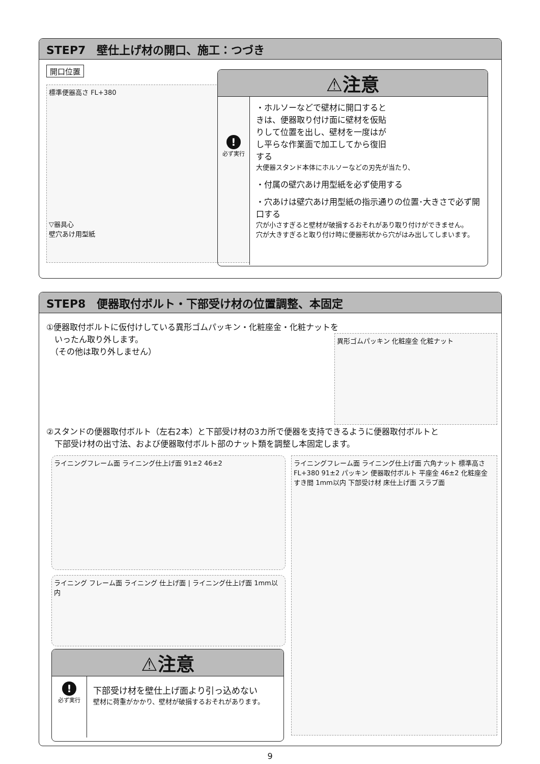STEP7　壁仕上げ材の開口、施工：つづき
開口位置
標準便器高さ FL+380
▽器具心
壁穴あけ用型紙
⚠注意
!
必ず実行
・ホルソーなどで壁材に開口するときは、便器取り付け面に壁材を仮貼りして位置を出し、壁材を一度はがし平らな作業面で加工してから復旧する
大便器スタンド本体にホルソーなどの刃先が当たり、
・付属の壁穴あけ用型紙を必ず使用する
・穴あけは壁穴あけ用型紙の指示通りの位置･大きさで必ず開口する
穴が小さすぎると壁材が破損するおそれがあり取り付けができません。
穴が大きすぎると取り付け時に便器形状から穴がはみ出してしまいます。
STEP8　便器取付ボルト・下部受け材の位置調整、本固定
①便器取付ボルトに仮付けしている異形ゴムパッキン・化粧座金・化粧ナットを
　いったん取り外します。
　（その他は取り外しません）
異形ゴムパッキン 化粧座金 化粧ナット
②スタンドの便器取付ボルト（左右2本）と下部受け材の3カ所で便器を支持できるように便器取付ボルトと
　下部受け材の出寸法、および便器取付ボルト部のナット類を調整し本固定します。
ライニングフレーム面 ライニング仕上げ面 91±2 46±2
ライニング フレーム面 ライニング 仕上げ面 | ライニング仕上げ面 1mm以内
ライニングフレーム面 ライニング仕上げ面 六角ナット 標準高さFL+380 91±2 パッキン 便器取付ボルト 平座金 46±2 化粧座金 すき間 1mm以内 下部受け材 床仕上げ面 スラブ面
⚠注意
!
必ず実行
下部受け材を壁仕上げ面より引っ込めない
壁材に荷重がかかり、壁材が破損するおそれがあります。
9